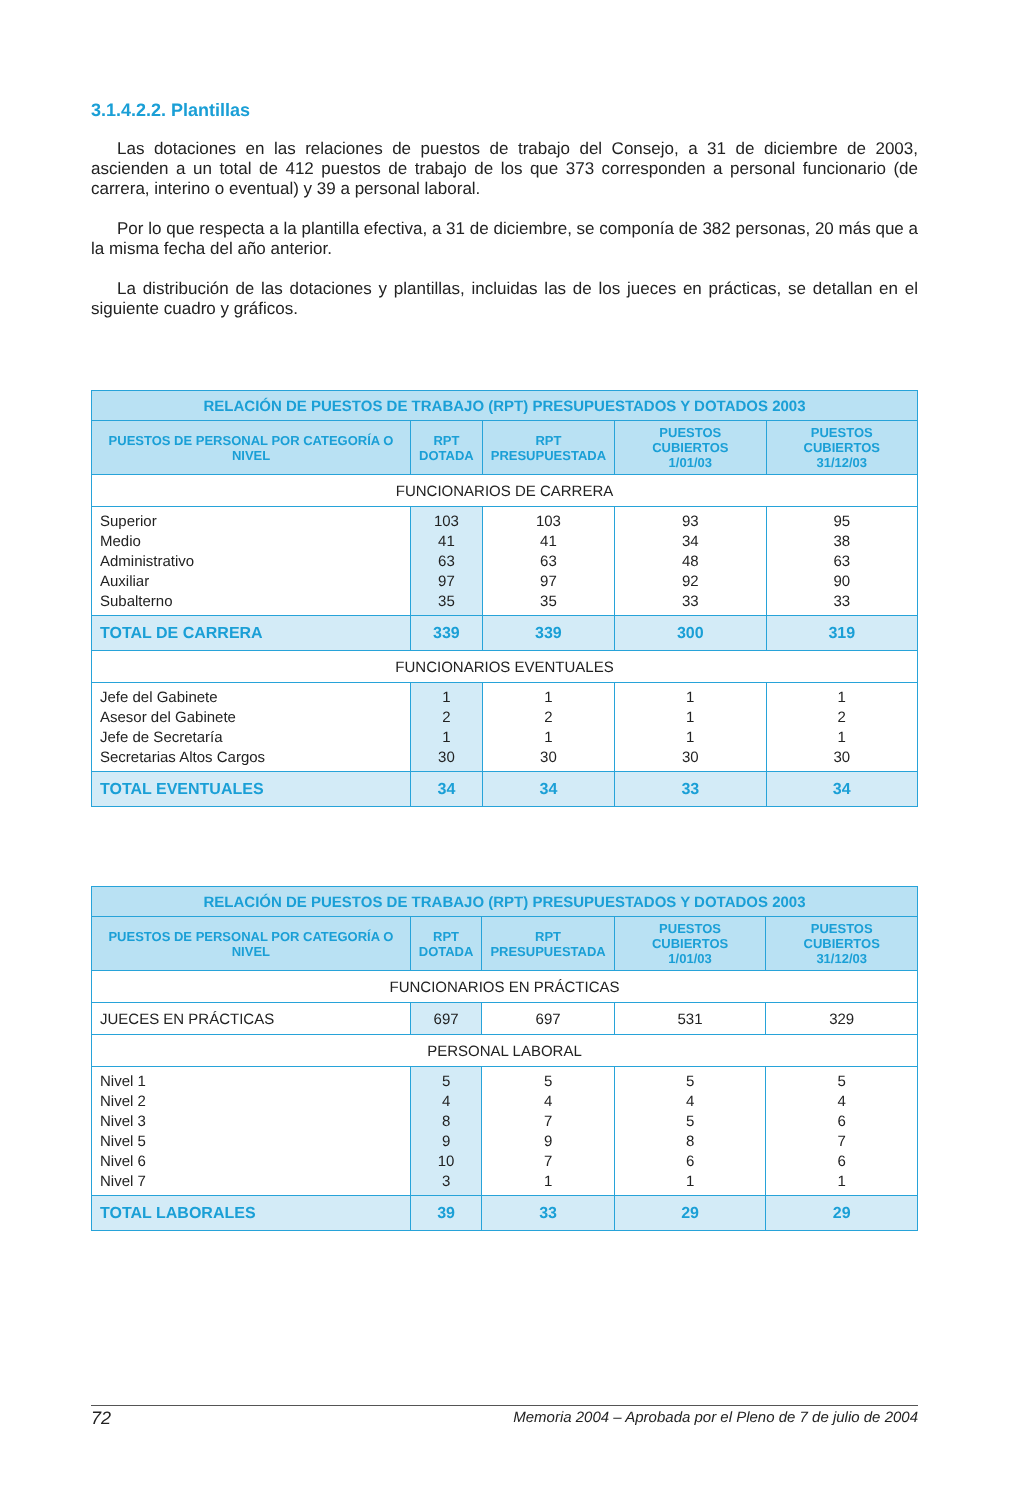3.1.4.2.2. Plantillas
Las dotaciones en las relaciones de puestos de trabajo del Consejo, a 31 de diciembre de 2003, ascienden a un total de 412 puestos de trabajo de los que 373 corresponden a personal funcionario (de carrera, interino o eventual) y 39 a personal laboral.
Por lo que respecta a la plantilla efectiva, a 31 de diciembre, se componía de 382 personas, 20 más que a la misma fecha del año anterior.
La distribución de las dotaciones y plantillas, incluidas las de los jueces en prácticas, se detallan en el siguiente cuadro y gráficos.
| RELACIÓN DE PUESTOS DE TRABAJO (RPT) PRESUPUESTADOS Y DOTADOS 2003 | | | | |
| --- | --- | --- | --- | --- |
| PUESTOS DE PERSONAL POR CATEGORÍA O NIVEL | RPT DOTADA | RPT PRESUPUESTADA | PUESTOS CUBIERTOS 1/01/03 | PUESTOS CUBIERTOS 31/12/03 |
| FUNCIONARIOS DE CARRERA | | | | |
| Superior Medio Administrativo Auxiliar Subalterno | 103 41 63 97 35 | 103 41 63 97 35 | 93 34 48 92 33 | 95 38 63 90 33 |
| TOTAL DE CARRERA | 339 | 339 | 300 | 319 |
| FUNCIONARIOS EVENTUALES | | | | |
| Jefe del Gabinete Asesor del Gabinete Jefe de Secretaría Secretarias Altos Cargos | 1 2 1 30 | 1 2 1 30 | 1 1 1 30 | 1 2 1 30 |
| TOTAL EVENTUALES | 34 | 34 | 33 | 34 |
| RELACIÓN DE PUESTOS DE TRABAJO (RPT) PRESUPUESTADOS Y DOTADOS 2003 | | | | |
| --- | --- | --- | --- | --- |
| PUESTOS DE PERSONAL POR CATEGORÍA O NIVEL | RPT DOTADA | RPT PRESUPUESTADA | PUESTOS CUBIERTOS 1/01/03 | PUESTOS CUBIERTOS 31/12/03 |
| FUNCIONARIOS EN PRÁCTICAS | | | | |
| JUECES EN PRÁCTICAS | 697 | 697 | 531 | 329 |
| PERSONAL LABORAL | | | | |
| Nivel 1 Nivel 2 Nivel 3 Nivel 5 Nivel 6 Nivel 7 | 5 4 8 9 10 3 | 5 4 7 9 7 1 | 5 4 5 8 6 1 | 5 4 6 7 6 1 |
| TOTAL LABORALES | 39 | 33 | 29 | 29 |
72 Memoria 2004 – Aprobada por el Pleno de 7 de julio de 2004